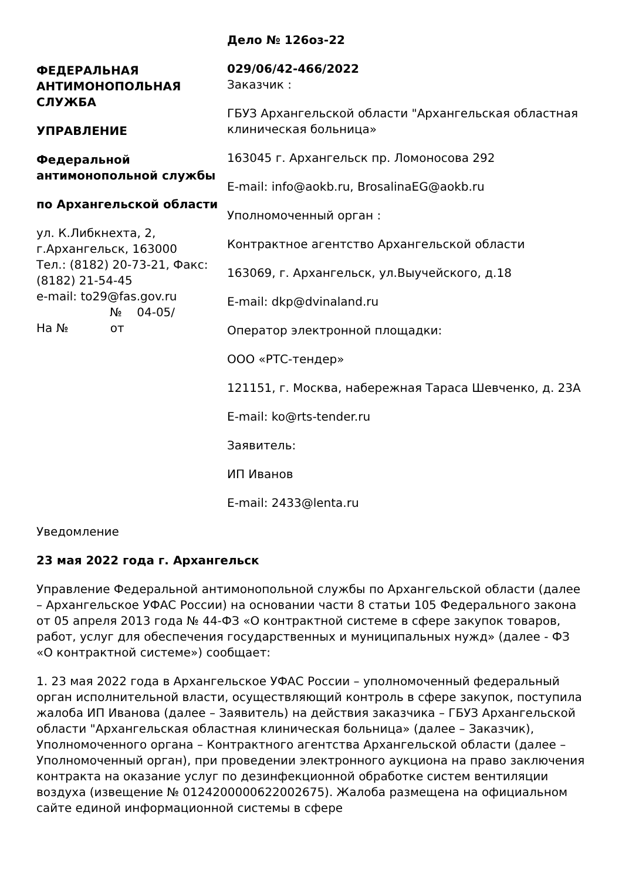ФЕДЕРАЛЬНАЯ АНТИМОНОПОЛЬНАЯ СЛУЖБА
УПРАВЛЕНИЕ
Федеральной антимонопольной службы
по Архангельской области
ул. К.Либкнехта, 2, г.Архангельск, 163000
Тел.: (8182) 20-73-21, Факс: (8182) 21-54-45
e-mail: to29@fas.gov.ru
№ 04-05/
На № от
Дело № 126оз-22
029/06/42-466/2022
Заказчик :
ГБУЗ Архангельской области "Архангельская областная клиническая больница»
163045 г. Архангельск пр. Ломоносова 292
E-mail: info@aokb.ru, BrosalinaEG@aokb.ru
Уполномоченный орган :
Контрактное агентство Архангельской области
163069, г. Архангельск, ул.Выучейского, д.18
E-mail: dkp@dvinaland.ru
Оператор электронной площадки:
ООО «РТС-тендер»
121151, г. Москва, набережная Тараса Шевченко, д. 23А
E-mail: ko@rts-tender.ru
Заявитель:
ИП Иванов
E-mail: 2433@lenta.ru
Уведомление
23 мая 2022 года г. Архангельск
Управление Федеральной антимонопольной службы по Архангельской области (далее – Архангельское УФАС России) на основании части 8 статьи 105 Федерального закона от 05 апреля 2013 года № 44-ФЗ «О контрактной системе в сфере закупок товаров, работ, услуг для обеспечения государственных и муниципальных нужд» (далее - ФЗ «О контрактной системе») сообщает:
1. 23 мая 2022 года в Архангельское УФАС России – уполномоченный федеральный орган исполнительной власти, осуществляющий контроль в сфере закупок, поступила жалоба ИП Иванова (далее – Заявитель) на действия заказчика – ГБУЗ Архангельской области "Архангельская областная клиническая больница» (далее – Заказчик), Уполномоченного органа – Контрактного агентства Архангельской области (далее – Уполномоченный орган), при проведении электронного аукциона на право заключения контракта на оказание услуг по дезинфекционной обработке систем вентиляции воздуха (извещение № 0124200000622002675). Жалоба размещена на официальном сайте единой информационной системы в сфере